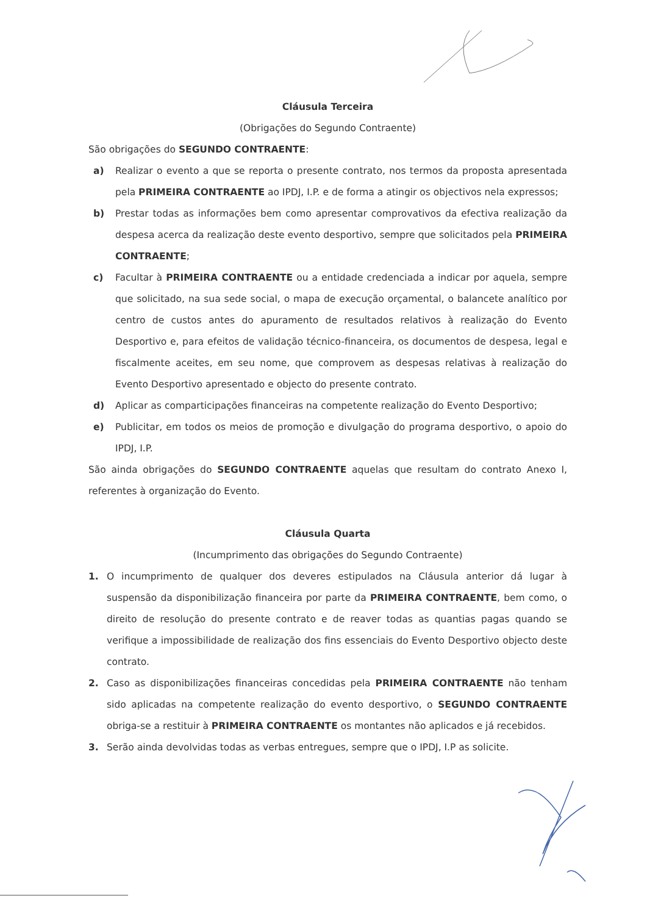Cláusula Terceira
(Obrigações do Segundo Contraente)
São obrigações do SEGUNDO CONTRAENTE:
a) Realizar o evento a que se reporta o presente contrato, nos termos da proposta apresentada pela PRIMEIRA CONTRAENTE ao IPDJ, I.P. e de forma a atingir os objectivos nela expressos;
b) Prestar todas as informações bem como apresentar comprovativos da efectiva realização da despesa acerca da realização deste evento desportivo, sempre que solicitados pela PRIMEIRA CONTRAENTE;
c) Facultar à PRIMEIRA CONTRAENTE ou a entidade credenciada a indicar por aquela, sempre que solicitado, na sua sede social, o mapa de execução orçamental, o balancete analítico por centro de custos antes do apuramento de resultados relativos à realização do Evento Desportivo e, para efeitos de validação técnico-financeira, os documentos de despesa, legal e fiscalmente aceites, em seu nome, que comprovem as despesas relativas à realização do Evento Desportivo apresentado e objecto do presente contrato.
d) Aplicar as comparticipações financeiras na competente realização do Evento Desportivo;
e) Publicitar, em todos os meios de promoção e divulgação do programa desportivo, o apoio do IPDJ, I.P.
São ainda obrigações do SEGUNDO CONTRAENTE aquelas que resultam do contrato Anexo I, referentes à organização do Evento.
Cláusula Quarta
(Incumprimento das obrigações do Segundo Contraente)
1. O incumprimento de qualquer dos deveres estipulados na Cláusula anterior dá lugar à suspensão da disponibilização financeira por parte da PRIMEIRA CONTRAENTE, bem como, o direito de resolução do presente contrato e de reaver todas as quantias pagas quando se verifique a impossibilidade de realização dos fins essenciais do Evento Desportivo objecto deste contrato.
2. Caso as disponibilizações financeiras concedidas pela PRIMEIRA CONTRAENTE não tenham sido aplicadas na competente realização do evento desportivo, o SEGUNDO CONTRAENTE obriga-se a restituir à PRIMEIRA CONTRAENTE os montantes não aplicados e já recebidos.
3. Serão ainda devolvidas todas as verbas entregues, sempre que o IPDJ, I.P as solicite.